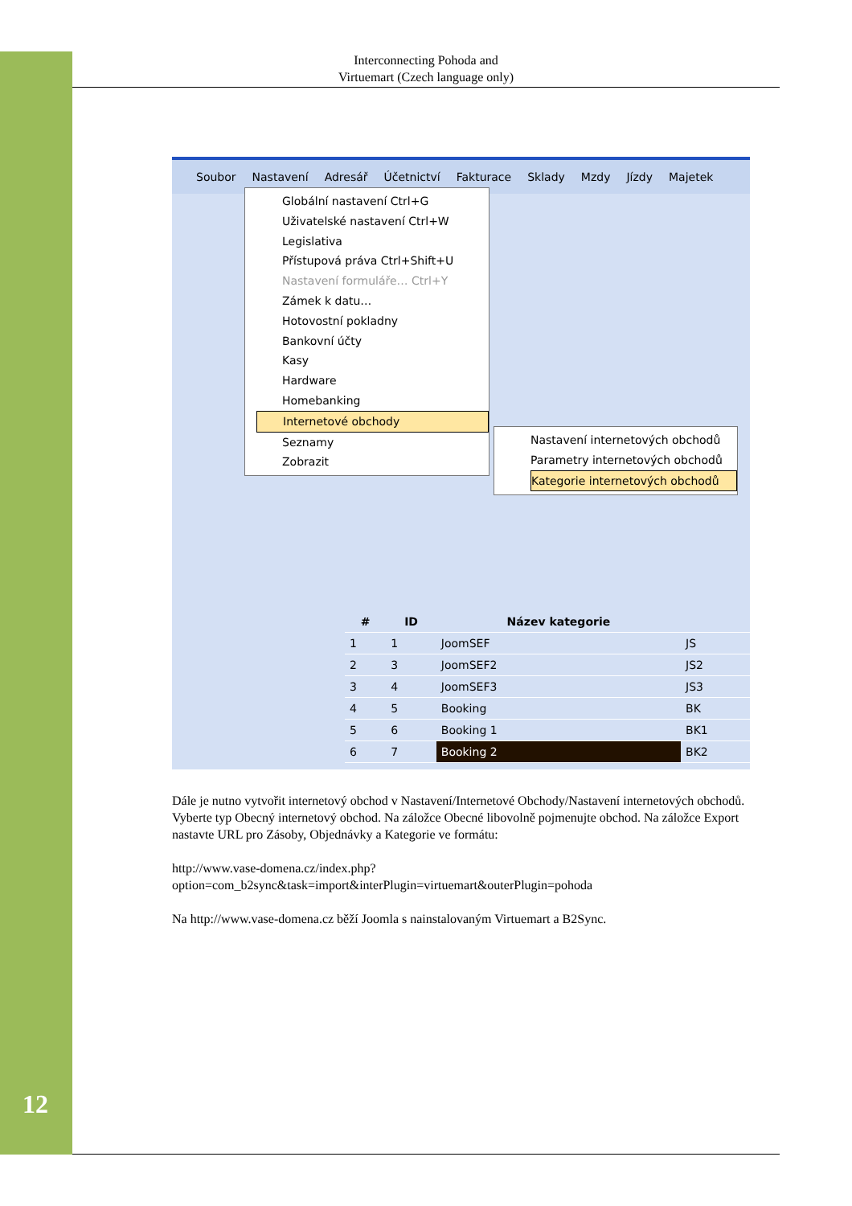Interconnecting Pohoda and
Virtuemart (Czech language only)
Soubor Nastavení Adresář Účetnictví Fakturace Sklady Mzdy Jízdy Majetek
Globální nastavení Ctrl+G
Uživatelské nastavení Ctrl+W
Legislativa
Přístupová práva Ctrl+Shift+U
Nastavení formuláře… Ctrl+Y
Zámek k datu…
Hotovostní pokladny
Bankovní účty
Kasy
Hardware
Homebanking
Internetové obchody
Seznamy
Zobrazit
Nastavení internetových obchodů
Parametry internetových obchodů
Kategorie internetových obchodů
| # | ID | Název kategorie | |
| --- | --- | --- | --- |
| 1 | 1 | JoomSEF | JS |
| 2 | 3 | JoomSEF2 | JS2 |
| 3 | 4 | JoomSEF3 | JS3 |
| 4 | 5 | Booking | BK |
| 5 | 6 | Booking 1 | BK1 |
| 6 | 7 | Booking 2 | BK2 |
Dále je nutno vytvořit internetový obchod v Nastavení/Internetové Obchody/Nastavení internetových obchodů. Vyberte typ Obecný internetový obchod. Na záložce Obecné libovolně pojmenujte obchod. Na záložce Export nastavte URL pro Zásoby, Objednávky a Kategorie ve formátu:
http://www.vase-domena.cz/index.php?
option=com_b2sync&task=import&interPlugin=virtuemart&outerPlugin=pohoda
Na http://www.vase-domena.cz běží Joomla s nainstalovaným Virtuemart a B2Sync.
12